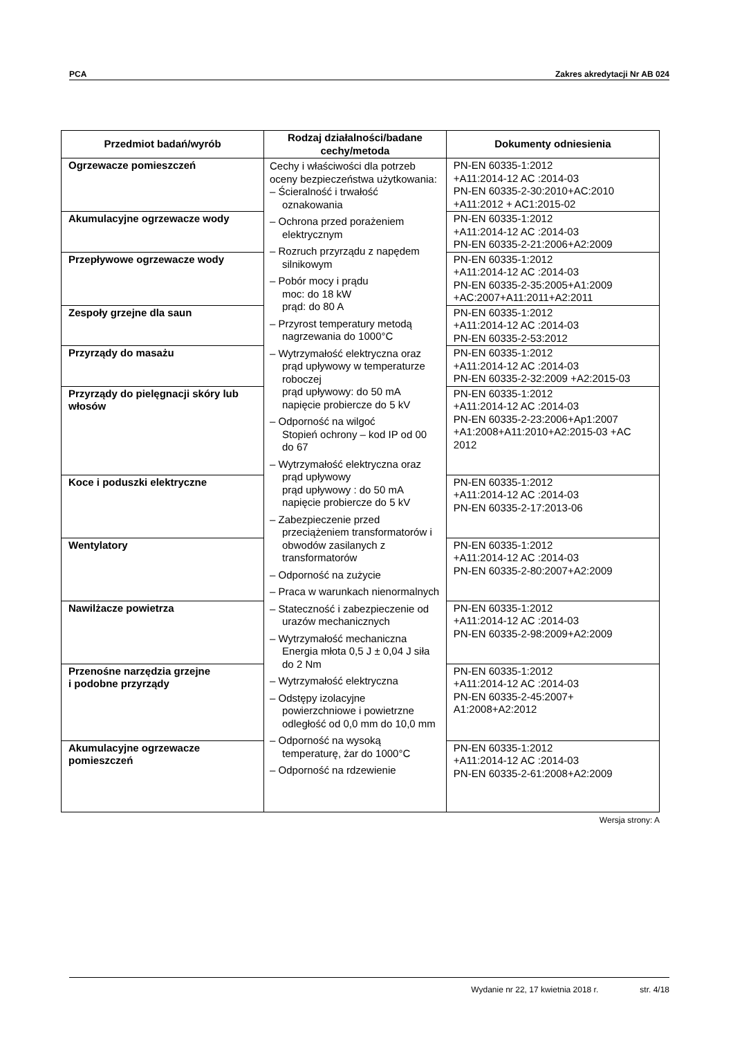PCA Zakres akredytacji Nr AB 024
| Przedmiot badań/wyrób | Rodzaj działalności/badane cechy/metoda | Dokumenty odniesienia |
| --- | --- | --- |
| Ogrzewacze pomieszczeń | Cechy i właściwości dla potrzeb oceny bezpieczeństwa użytkowania: – Ścieralność i trwałość oznakowania – Ochrona przed porażeniem elektrycznym – Rozruch przyrządu z napędem silnikowym – Pobór mocy i prądu moc: do 18 kW prąd: do 80 A – Przyrost temperatury metodą nagrzewania do 1000°C – Wytrzymałość elektryczna oraz prąd upływowy w temperaturze roboczej prąd upływowy: do 50 mA napięcie probiercze do 5 kV – Odporność na wilgoć Stopień ochrony – kod IP od 00 do 67 – Wytrzymałość elektryczna oraz prąd upływowy prąd upływowy : do 50 mA napięcie probiercze do 5 kV – Zabezpieczenie przed przeciążeniem transformatorów i obwodów zasilanych z transformatorów – Odporność na zużycie – Praca w warunkach nienormalnych – Stateczność i zabezpieczenie od urazów mechanicznych – Wytrzymałość mechaniczna Energia młota 0,5 J ± 0,04 J siła do 2 Nm – Wytrzymałość elektryczna – Odstępy izolacyjne powierzchniowe i powietrzne odległość od 0,0 mm do 10,0 mm – Odporność na wysoką temperaturę, żar do 1000°C – Odporność na rdzewienie | PN-EN 60335-1:2012 +A11:2014-12 AC :2014-03 PN-EN 60335-2-30:2010+AC:2010 +A11:2012 + AC1:2015-02 |
| Akumulacyjne ogrzewacze wody | | PN-EN 60335-1:2012 +A11:2014-12 AC :2014-03 PN-EN 60335-2-21:2006+A2:2009 |
| Przepływowe ogrzewacze wody | | PN-EN 60335-1:2012 +A11:2014-12 AC :2014-03 PN-EN 60335-2-35:2005+A1:2009 +AC:2007+A11:2011+A2:2011 |
| Zespoły grzejne dla saun | | PN-EN 60335-1:2012 +A11:2014-12 AC :2014-03 PN-EN 60335-2-53:2012 |
| Przyrządy do masażu | | PN-EN 60335-1:2012 +A11:2014-12 AC :2014-03 PN-EN 60335-2-32:2009 +A2:2015-03 |
| Przyrządy do pielęgnacji skóry lub włosów | | PN-EN 60335-1:2012 +A11:2014-12 AC :2014-03 PN-EN 60335-2-23:2006+Ap1:2007 +A1:2008+A11:2010+A2:2015-03 +AC 2012 |
| Koce i poduszki elektryczne | | PN-EN 60335-1:2012 +A11:2014-12 AC :2014-03 PN-EN 60335-2-17:2013-06 |
| Wentylatory | | PN-EN 60335-1:2012 +A11:2014-12 AC :2014-03 PN-EN 60335-2-80:2007+A2:2009 |
| Nawilżacze powietrza | | PN-EN 60335-1:2012 +A11:2014-12 AC :2014-03 PN-EN 60335-2-98:2009+A2:2009 |
| Przenośne narzędzia grzejne i podobne przyrządy | | PN-EN 60335-1:2012 +A11:2014-12 AC :2014-03 PN-EN 60335-2-45:2007+ A1:2008+A2:2012 |
| Akumulacyjne ogrzewacze pomieszczeń | | PN-EN 60335-1:2012 +A11:2014-12 AC :2014-03 PN-EN 60335-2-61:2008+A2:2009 |
Wersja strony: A
Wydanie nr 22, 17 kwietnia 2018 r. str. 4/18